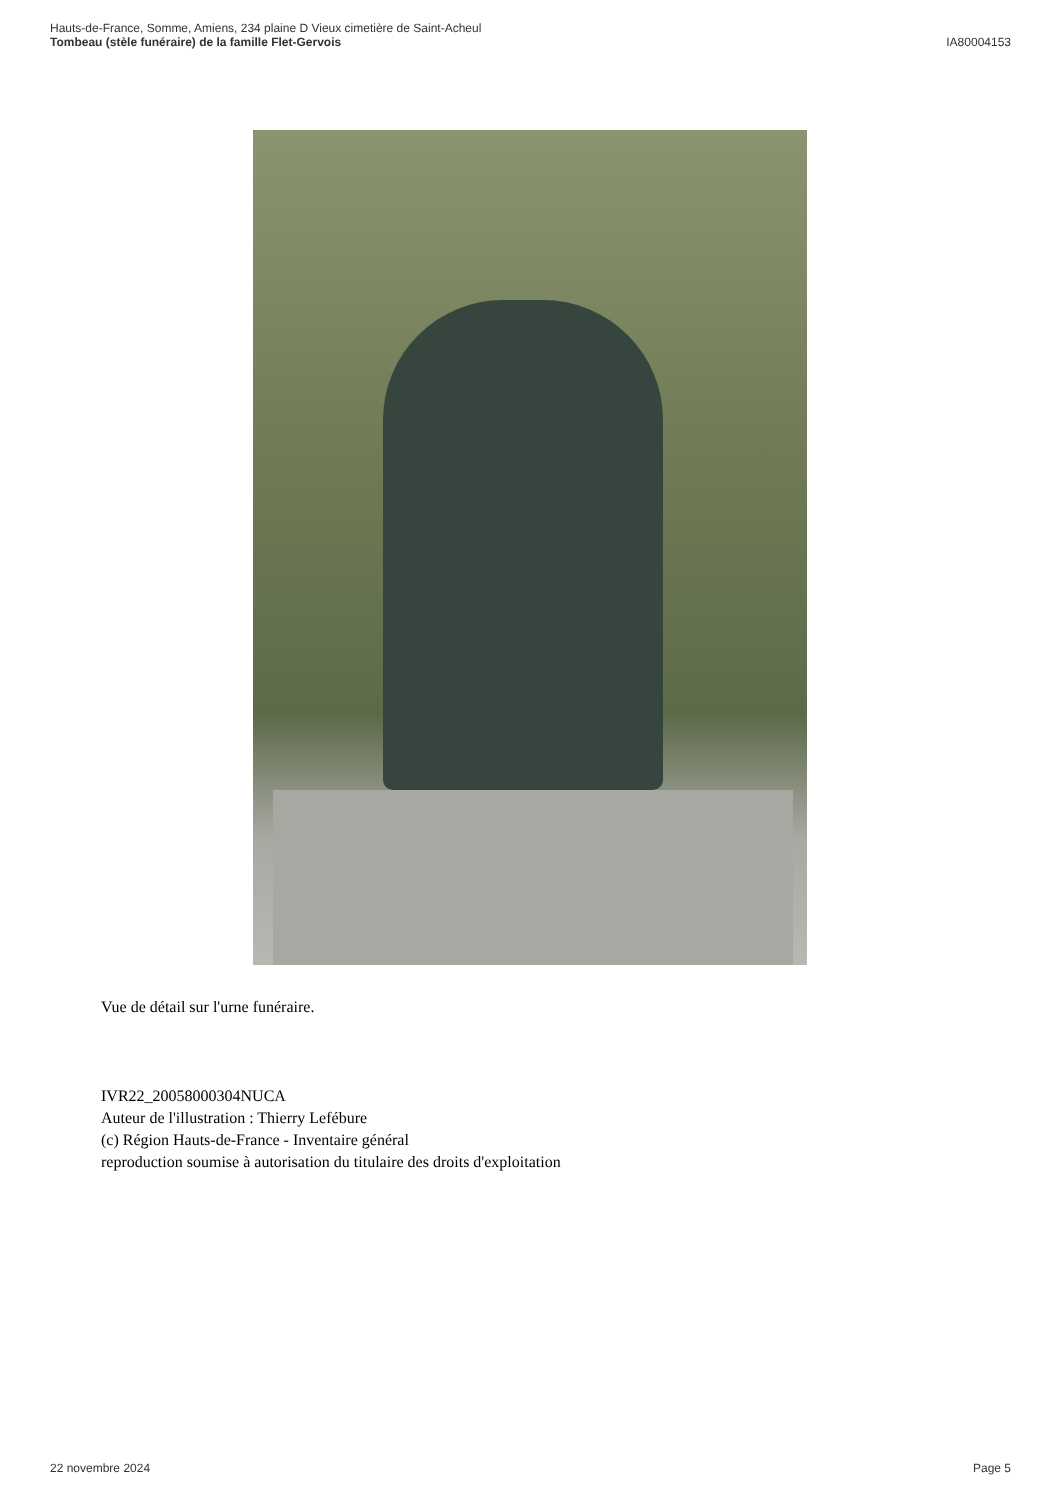Hauts-de-France, Somme, Amiens, 234 plaine D Vieux cimetière de Saint-Acheul
Tombeau (stèle funéraire) de la famille Flet-Gervois
IA80004153
Vue de détail sur l'urne funéraire.
IVR22_20058000304NUCA
Auteur de l'illustration : Thierry Lefébure
(c) Région Hauts-de-France - Inventaire général
reproduction soumise à autorisation du titulaire des droits d'exploitation
22 novembre 2024 Page 5